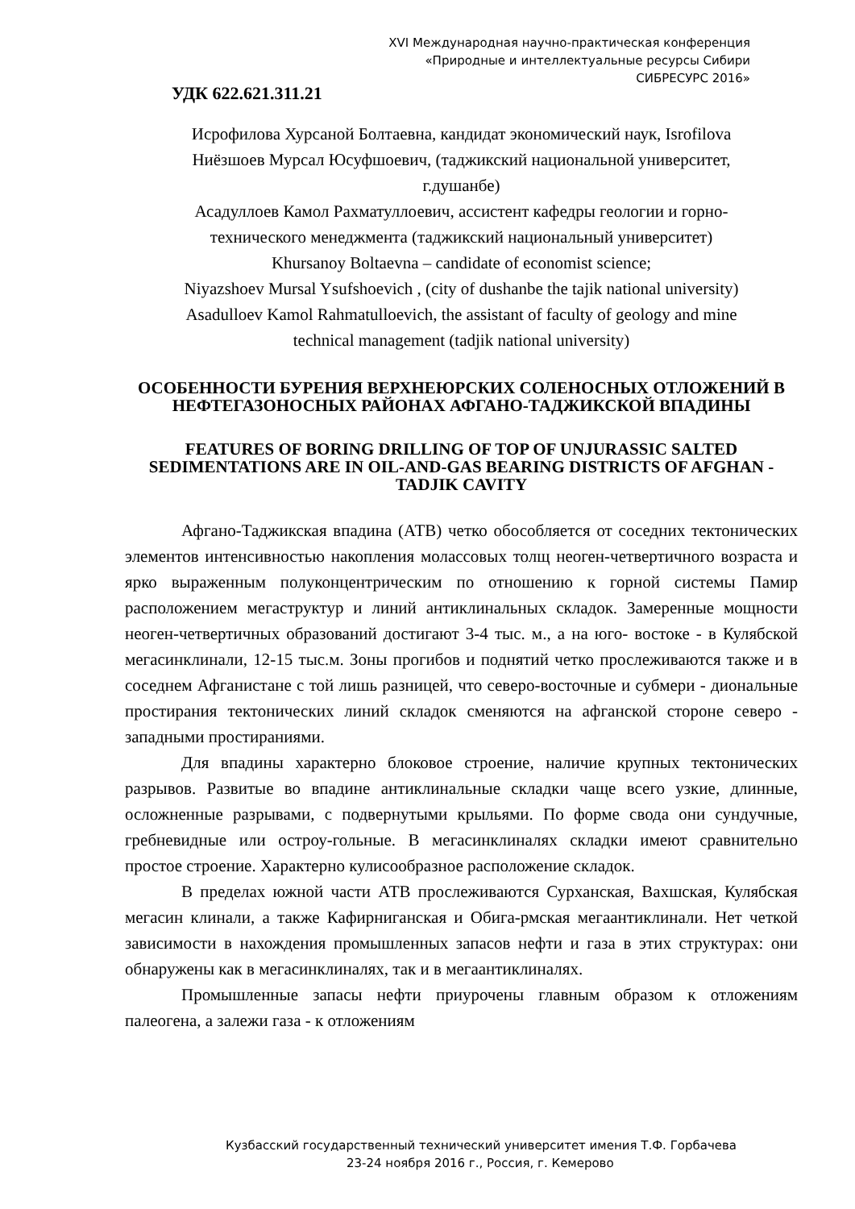XVI Международная научно-практическая конференция
«Природные и интеллектуальные ресурсы Сибири
СИБРЕСУРС 2016»
УДК 622.621.311.21
Исрофилова Хурсаной Болтаевна, кандидат экономический наук, Isrofilova
Ниёзшоев Мурсал Юсуфшоевич, (таджикский национальной университет,
г.душанбе)
Асадуллоев Камол Рахматуллоевич, ассистент кафедры геологии и горно-
технического менеджмента (таджикский национальный университет)
Khursanoy Boltaevna – candidate of economist science;
Niyazshoev Mursal Ysufshoevich , (city of dushanbe the tajik national university)
Asadulloev Kamol Rahmatulloevich, the assistant of faculty of geology and mine
technical management (tadjik national university)
ОСОБЕННОСТИ БУРЕНИЯ ВЕРХНЕЮРСКИХ СОЛЕНОСНЫХ ОТЛОЖЕНИЙ В НЕФТЕГАЗОНОСНЫХ РАЙОНАХ АФГАНО-ТАДЖИКСКОЙ ВПАДИНЫ
FEATURES OF BORING DRILLING OF TOP OF UNJURASSIC SALTED SEDIMENTATIONS ARE IN OIL-AND-GAS BEARING DISTRICTS OF AFGHAN - TADJIK CAVITY
Афгано-Таджикская впадина (АТВ) четко обособляется от соседних тектонических элементов интенсивностью накопления молассовых толщ неоген-четвертичного возраста и ярко выраженным полуконцентрическим по отношению к горной системы Памир расположением мегаструктур и линий антиклинальных складок. Замеренные мощности неоген-четвертичных образований достигают 3-4 тыс. м., а на юго- востоке - в Кулябской мегасинклинали, 12-15 тыс.м. Зоны прогибов и поднятий четко прослеживаются также и в соседнем Афганистане с той лишь разницей, что северо-восточные и субмери - диональные простирания тектонических линий складок сменяются на афганской стороне северо - западными простираниями.
Для впадины характерно блоковое строение, наличие крупных тектонических разрывов. Развитые во впадине антиклинальные складки чаще всего узкие, длинные, осложненные разрывами, с подвернутыми крыльями. По форме свода они сундучные, гребневидные или остроу-гольные. В мегасинклиналях складки имеют сравнительно простое строение. Характерно кулисообразное расположение складок.
В пределах южной части АТВ прослеживаются Сурханская, Вахшская, Кулябская мегасин клинали, а также Кафирниганская и Обига-рмская мегаантиклинали. Нет четкой зависимости в нахождения промышленных запасов нефти и газа в этих структурах: они обнаружены как в мегасинклиналях, так и в мегаантиклиналях.
Промышленные запасы нефти приурочены главным образом к отложениям палеогена, а залежи газа - к отложениям
Кузбасский государственный технический университет имения Т.Ф. Горбачева
23-24 ноября 2016 г., Россия, г. Кемерово